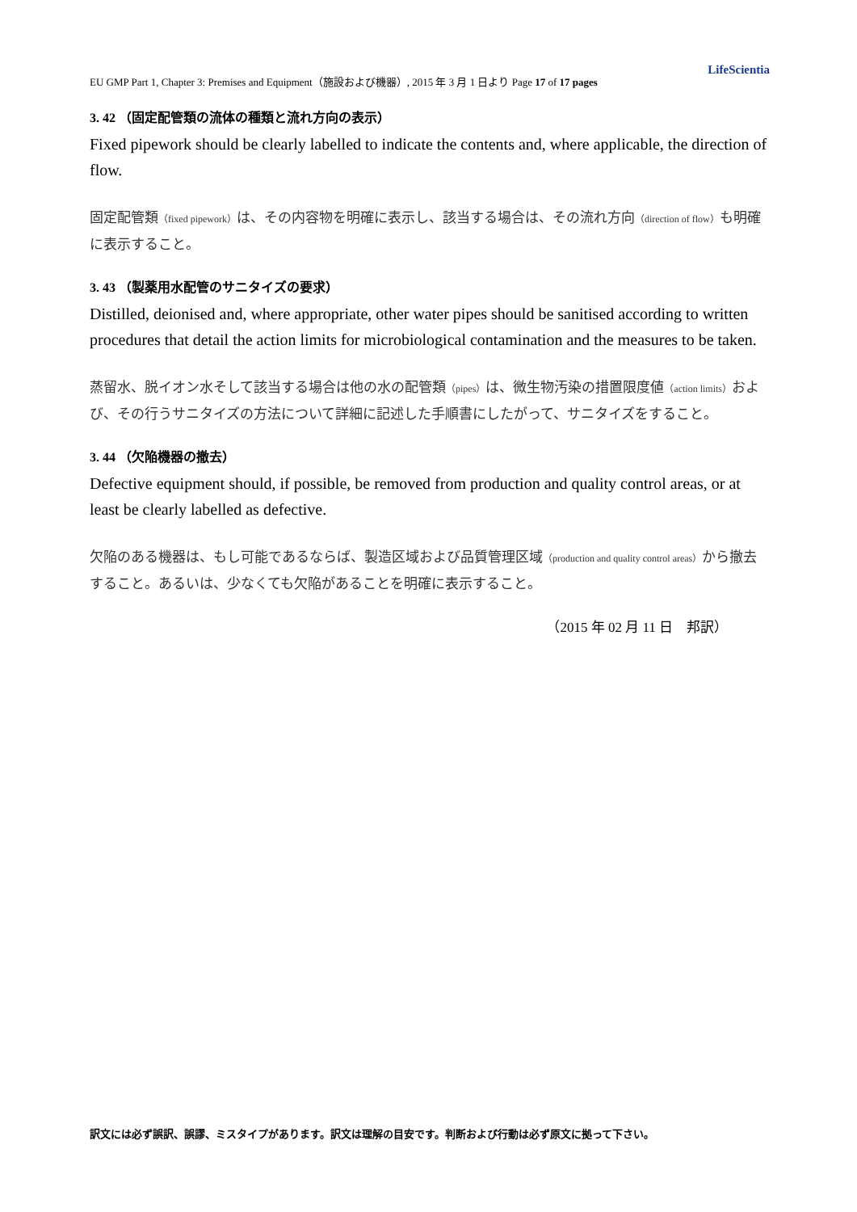LifeScientia
EU GMP Part 1, Chapter 3: Premises and Equipment（施設および機器）, 2015 年 3 月 1 日より Page 17 of 17 pages
3. 42 （固定配管類の流体の種類と流れ方向の表示）
Fixed pipework should be clearly labelled to indicate the contents and, where applicable, the direction of flow.
固定配管類（fixed pipework）は、その内容物を明確に表示し、該当する場合は、その流れ方向（direction of flow）も明確に表示すること。
3. 43 （製薬用水配管のサニタイズの要求）
Distilled, deionised and, where appropriate, other water pipes should be sanitised according to written procedures that detail the action limits for microbiological contamination and the measures to be taken.
蒸留水、脱イオン水そして該当する場合は他の水の配管類（pipes）は、微生物汚染の措置限度値（action limits）および、その行うサニタイズの方法について詳細に記述した手順書にしたがって、サニタイズをすること。
3. 44 （欠陥機器の撤去）
Defective equipment should, if possible, be removed from production and quality control areas, or at least be clearly labelled as defective.
欠陥のある機器は、もし可能であるならば、製造区域および品質管理区域（production and quality control areas）から撤去すること。あるいは、少なくても欠陥があることを明確に表示すること。
（2015 年 02 月 11 日　邦訳）
訳文には必ず誤訳、誤謬、ミスタイプがあります。訳文は理解の目安です。判断および行動は必ず原文に拠って下さい。